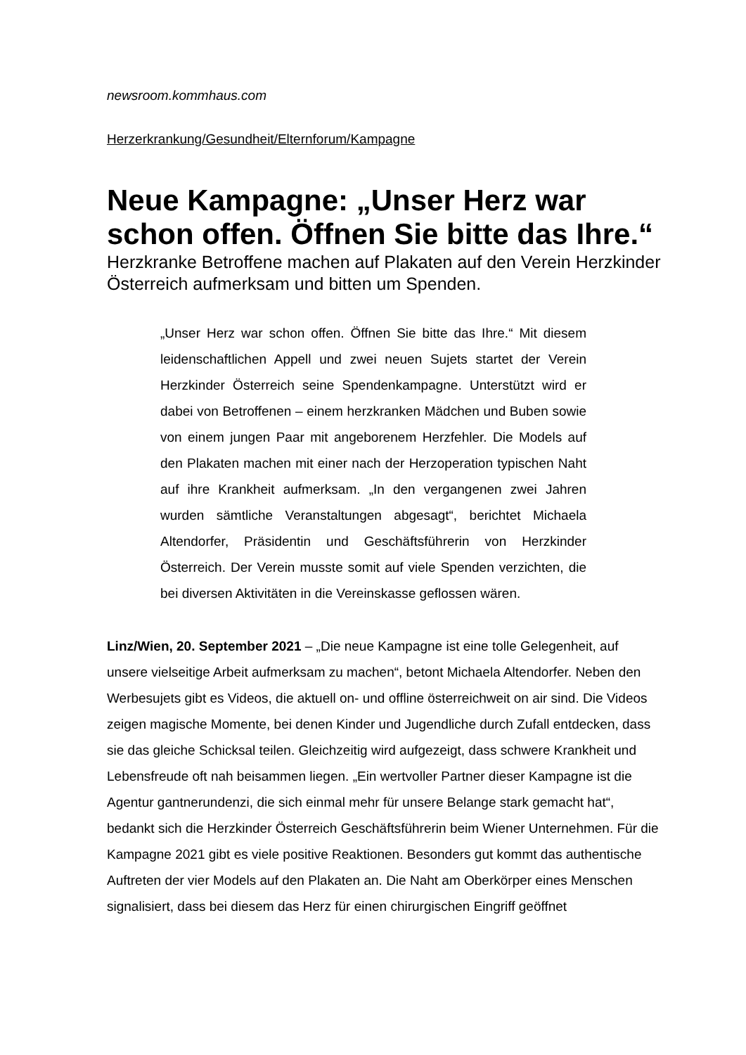newsroom.kommhaus.com
Herzerkrankung/Gesundheit/Elternforum/Kampagne
Neue Kampagne: „Unser Herz war schon offen. Öffnen Sie bitte das Ihre.“
Herzkranke Betroffene machen auf Plakaten auf den Verein Herzkinder Österreich aufmerksam und bitten um Spenden.
„Unser Herz war schon offen. Öffnen Sie bitte das Ihre.“ Mit diesem leidenschaftlichen Appell und zwei neuen Sujets startet der Verein Herzkinder Österreich seine Spendenkampagne. Unterstützt wird er dabei von Betroffenen – einem herzkranken Mädchen und Buben sowie von einem jungen Paar mit angeborenem Herzfehler. Die Models auf den Plakaten machen mit einer nach der Herzoperation typischen Naht auf ihre Krankheit aufmerksam. „In den vergangenen zwei Jahren wurden sämtliche Veranstaltungen abgesagt“, berichtet Michaela Altendorfer, Präsidentin und Geschäftsführerin von Herzkinder Österreich. Der Verein musste somit auf viele Spenden verzichten, die bei diversen Aktivitäten in die Vereinskasse geflossen wären.
Linz/Wien, 20. September 2021 – „Die neue Kampagne ist eine tolle Gelegenheit, auf unsere vielseitige Arbeit aufmerksam zu machen“, betont Michaela Altendorfer. Neben den Werbesujets gibt es Videos, die aktuell on- und offline österreichweit on air sind. Die Videos zeigen magische Momente, bei denen Kinder und Jugendliche durch Zufall entdecken, dass sie das gleiche Schicksal teilen. Gleichzeitig wird aufgezeigt, dass schwere Krankheit und Lebensfreude oft nah beisammen liegen. „Ein wertvoller Partner dieser Kampagne ist die Agentur gantnerundenzi, die sich einmal mehr für unsere Belange stark gemacht hat“, bedankt sich die Herzkinder Österreich Geschäftsführerin beim Wiener Unternehmen. Für die Kampagne 2021 gibt es viele positive Reaktionen. Besonders gut kommt das authentische Auftreten der vier Models auf den Plakaten an. Die Naht am Oberkörper eines Menschen signalisiert, dass bei diesem das Herz für einen chirurgischen Eingriff geöffnet